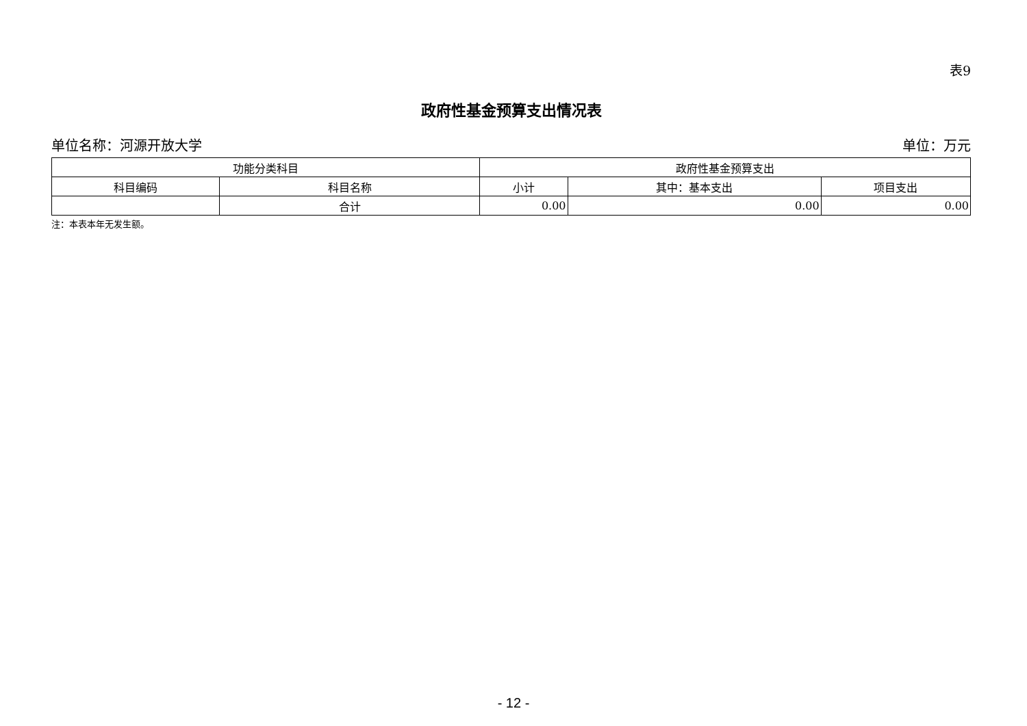表9
政府性基金预算支出情况表
单位名称：河源开放大学 单位：万元
| 功能分类科目 | | 政府性基金预算支出 | | |
| --- | --- | --- | --- | --- |
| 科目编码 | 科目名称 | 小计 | 其中：基本支出 | 项目支出 |
| | 合计 | 0.00 | 0.00 | 0.00 |
注：本表本年无发生额。
- 12 -